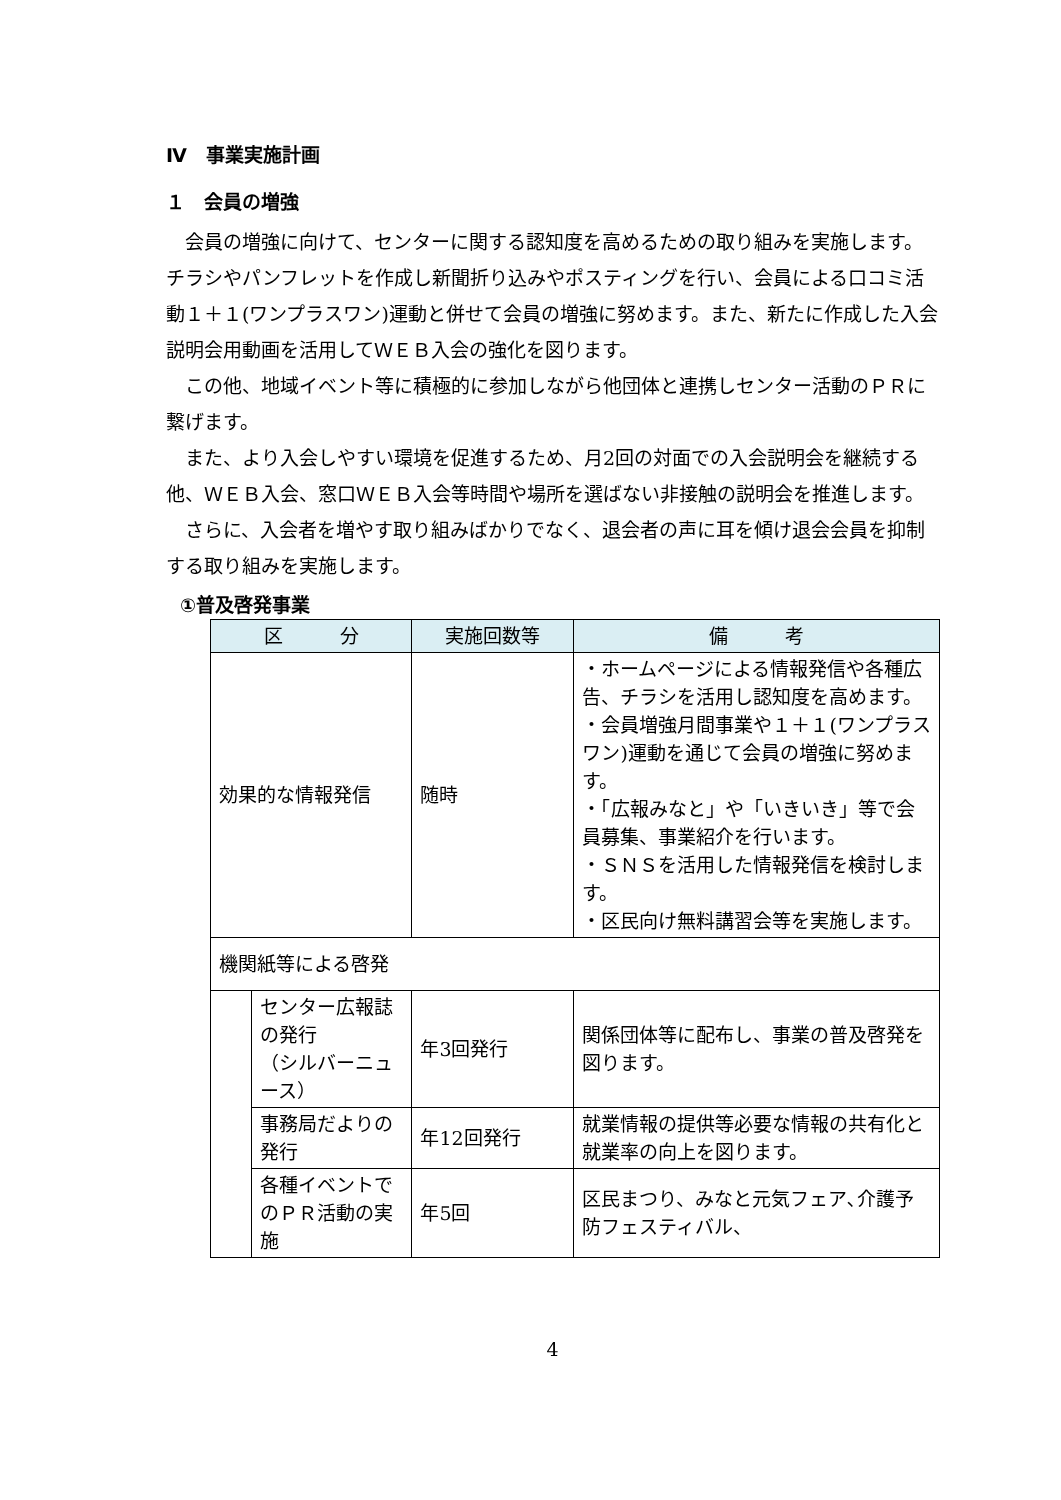Ⅳ　事業実施計画
１　会員の増強
会員の増強に向けて、センターに関する認知度を高めるための取り組みを実施します。チラシやパンフレットを作成し新聞折り込みやポスティングを行い、会員による口コミ活動１＋１(ワンプラスワン)運動と併せて会員の増強に努めます。また、新たに作成した入会説明会用動画を活用してＷＥＢ入会の強化を図ります。
この他、地域イベント等に積極的に参加しながら他団体と連携しセンター活動のＰＲに繋げます。
また、より入会しやすい環境を促進するため、月2回の対面での入会説明会を継続する他、ＷＥＢ入会、窓口ＷＥＢ入会等時間や場所を選ばない非接触の説明会を推進します。
さらに、入会者を増やす取り組みばかりでなく、退会者の声に耳を傾け退会会員を抑制する取り組みを実施します。
①普及啓発事業
| 区 分 | | 実施回数等 | 備 考 |
| --- | --- | --- | --- |
| 効果的な情報発信 | | 随時 | ・ホームページによる情報発信や各種広告、チラシを活用し認知度を高めます。 ・会員増強月間事業や１＋１(ワンプラスワン)運動を通じて会員の増強に努めます。 ・「広報みなと」や「いきいき」等で会員募集、事業紹介を行います。 ・ＳＮＳを活用した情報発信を検討します。 ・区民向け無料講習会等を実施します。 |
| 機関紙等による啓発 | | | |
| | センター広報誌の発行 （シルバーニュース） | 年3回発行 | 関係団体等に配布し、事業の普及啓発を図ります。 |
| | 事務局だよりの発行 | 年12回発行 | 就業情報の提供等必要な情報の共有化と就業率の向上を図ります。 |
| | 各種イベントでのＰＲ活動の実施 | 年5回 | 区民まつり、みなと元気フェア､介護予防フェスティバル、 |
4